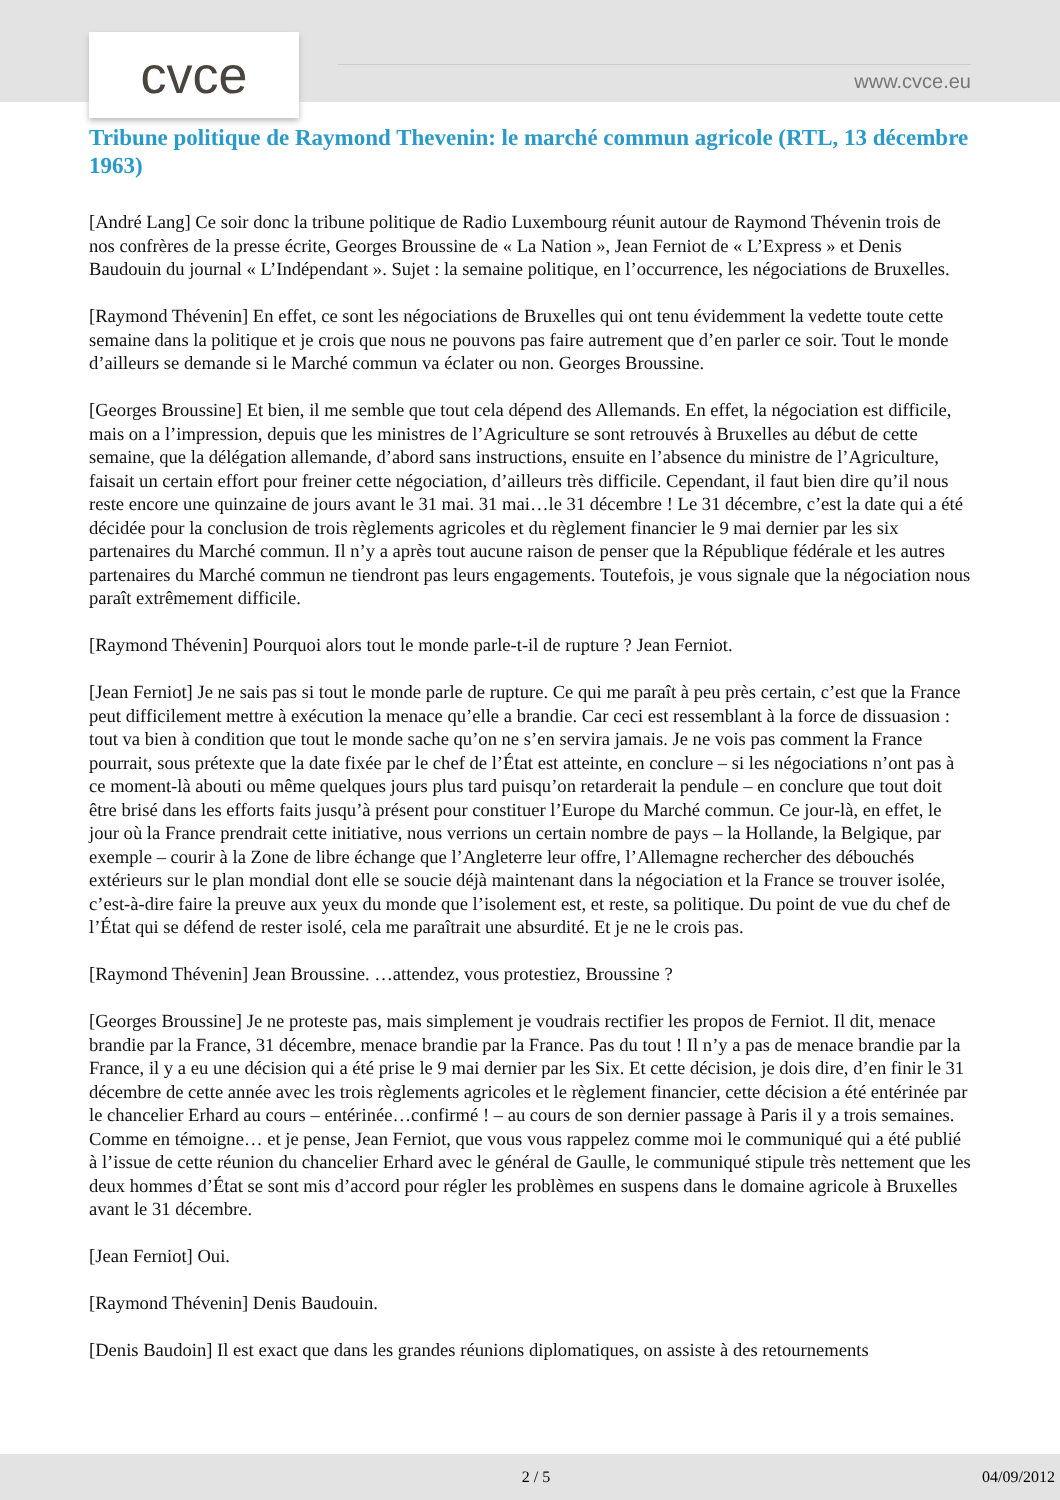cvce www.cvce.eu
Tribune politique de Raymond Thevenin: le marché commun agricole (RTL, 13 décembre 1963)
[André Lang] Ce soir donc la tribune politique de Radio Luxembourg réunit autour de Raymond Thévenin trois de nos confrères de la presse écrite, Georges Broussine de « La Nation », Jean Ferniot de « L’Express » et Denis Baudouin du journal « L’Indépendant ». Sujet : la semaine politique, en l’occurrence, les négociations de Bruxelles.
[Raymond Thévenin] En effet, ce sont les négociations de Bruxelles qui ont tenu évidemment la vedette toute cette semaine dans la politique et je crois que nous ne pouvons pas faire autrement que d’en parler ce soir. Tout le monde d’ailleurs se demande si le Marché commun va éclater ou non. Georges Broussine.
[Georges Broussine] Et bien, il me semble que tout cela dépend des Allemands. En effet, la négociation est difficile, mais on a l’impression, depuis que les ministres de l’Agriculture se sont retrouvés à Bruxelles au début de cette semaine, que la délégation allemande, d’abord sans instructions, ensuite en l’absence du ministre de l’Agriculture, faisait un certain effort pour freiner cette négociation, d’ailleurs très difficile. Cependant, il faut bien dire qu’il nous reste encore une quinzaine de jours avant le 31 mai. 31 mai…le 31 décembre ! Le 31 décembre, c’est la date qui a été décidée pour la conclusion de trois règlements agricoles et du règlement financier le 9 mai dernier par les six partenaires du Marché commun. Il n’y a après tout aucune raison de penser que la République fédérale et les autres partenaires du Marché commun ne tiendront pas leurs engagements. Toutefois, je vous signale que la négociation nous paraît extrêmement difficile.
[Raymond Thévenin] Pourquoi alors tout le monde parle-t-il de rupture ? Jean Ferniot.
[Jean Ferniot] Je ne sais pas si tout le monde parle de rupture. Ce qui me paraît à peu près certain, c’est que la France peut difficilement mettre à exécution la menace qu’elle a brandie. Car ceci est ressemblant à la force de dissuasion : tout va bien à condition que tout le monde sache qu’on ne s’en servira jamais. Je ne vois pas comment la France pourrait, sous prétexte que la date fixée par le chef de l’État est atteinte, en conclure – si les négociations n’ont pas à ce moment-là abouti ou même quelques jours plus tard puisqu’on retarderait la pendule – en conclure que tout doit être brisé dans les efforts faits jusqu’à présent pour constituer l’Europe du Marché commun. Ce jour-là, en effet, le jour où la France prendrait cette initiative, nous verrions un certain nombre de pays – la Hollande, la Belgique, par exemple – courir à la Zone de libre échange que l’Angleterre leur offre, l’Allemagne rechercher des débouchés extérieurs sur le plan mondial dont elle se soucie déjà maintenant dans la négociation et la France se trouver isolée, c’est-à-dire faire la preuve aux yeux du monde que l’isolement est, et reste, sa politique. Du point de vue du chef de l’État qui se défend de rester isolé, cela me paraîtrait une absurdité. Et je ne le crois pas.
[Raymond Thévenin] Jean Broussine. …attendez, vous protestiez, Broussine ?
[Georges Broussine] Je ne proteste pas, mais simplement je voudrais rectifier les propos de Ferniot. Il dit, menace brandie par la France, 31 décembre, menace brandie par la France. Pas du tout ! Il n’y a pas de menace brandie par la France, il y a eu une décision qui a été prise le 9 mai dernier par les Six. Et cette décision, je dois dire, d’en finir le 31 décembre de cette année avec les trois règlements agricoles et le règlement financier, cette décision a été entérinée par le chancelier Erhard au cours – entérinée…confirmé ! – au cours de son dernier passage à Paris il y a trois semaines. Comme en témoigne… et je pense, Jean Ferniot, que vous vous rappelez comme moi le communiqué qui a été publié à l’issue de cette réunion du chancelier Erhard avec le général de Gaulle, le communiqué stipule très nettement que les deux hommes d’État se sont mis d’accord pour régler les problèmes en suspens dans le domaine agricole à Bruxelles avant le 31 décembre.
[Jean Ferniot] Oui.
[Raymond Thévenin] Denis Baudouin.
[Denis Baudoin] Il est exact que dans les grandes réunions diplomatiques, on assiste à des retournements
2 / 5 04/09/2012